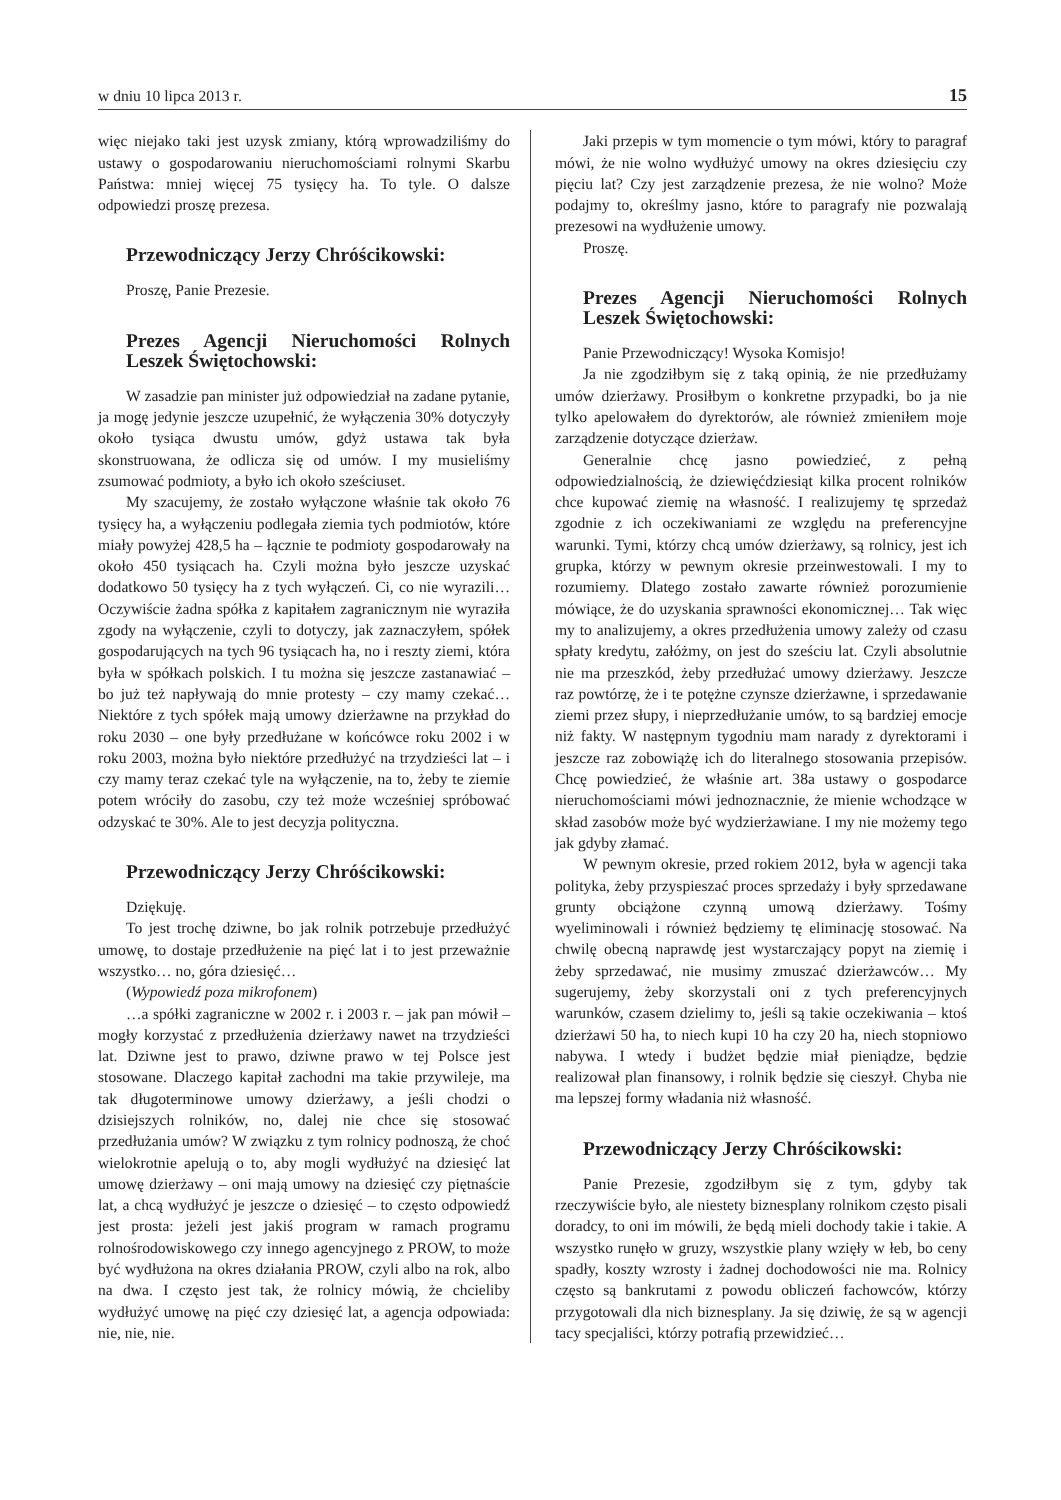w dniu 10 lipca 2013 r. 15
więc niejako taki jest uzysk zmiany, którą wprowadziliśmy do ustawy o gospodarowaniu nieruchomościami rolnymi Skarbu Państwa: mniej więcej 75 tysięcy ha. To tyle. O dalsze odpowiedzi proszę prezesa.
Przewodniczący Jerzy Chróścikowski:
Proszę, Panie Prezesie.
Prezes Agencji Nieruchomości Rolnych Leszek Świętochowski:
W zasadzie pan minister już odpowiedział na zadane pytanie, ja mogę jedynie jeszcze uzupełnić, że wyłączenia 30% dotyczyły około tysiąca dwustu umów, gdyż ustawa tak była skonstruowana, że odlicza się od umów. I my musieliśmy zsumować podmioty, a było ich około sześciuset.
My szacujemy, że zostało wyłączone właśnie tak około 76 tysięcy ha, a wyłączeniu podlegała ziemia tych podmiotów, które miały powyżej 428,5 ha – łącznie te podmioty gospodarowały na około 450 tysiącach ha. Czyli można było jeszcze uzyskać dodatkowo 50 tysięcy ha z tych wyłączeń. Ci, co nie wyrazili… Oczywiście żadna spółka z kapitałem zagranicznym nie wyraziła zgody na wyłączenie, czyli to dotyczy, jak zaznaczyłem, spółek gospodarujących na tych 96 tysiącach ha, no i reszty ziemi, która była w spółkach polskich. I tu można się jeszcze zastanawiać – bo już też napływają do mnie protesty – czy mamy czekać… Niektóre z tych spółek mają umowy dzierżawne na przykład do roku 2030 – one były przedłużane w końcówce roku 2002 i w roku 2003, można było niektóre przedłużyć na trzydzieści lat – i czy mamy teraz czekać tyle na wyłączenie, na to, żeby te ziemie potem wróciły do zasobu, czy też może wcześniej spróbować odzyskać te 30%. Ale to jest decyzja polityczna.
Przewodniczący Jerzy Chróścikowski:
Dziękuję.
To jest trochę dziwne, bo jak rolnik potrzebuje przedłużyć umowę, to dostaje przedłużenie na pięć lat i to jest przeważnie wszystko… no, góra dziesięć…
(Wypowiedź poza mikrofonem)
…a spółki zagraniczne w 2002 r. i 2003 r. – jak pan mówił – mogły korzystać z przedłużenia dzierżawy nawet na trzydzieści lat. Dziwne jest to prawo, dziwne prawo w tej Polsce jest stosowane. Dlaczego kapitał zachodni ma takie przywileje, ma tak długoterminowe umowy dzierżawy, a jeśli chodzi o dzisiejszych rolników, no, dalej nie chce się stosować przedłużania umów? W związku z tym rolnicy podnoszą, że choć wielokrotnie apelują o to, aby mogli wydłużyć na dziesięć lat umowę dzierżawy – oni mają umowy na dziesięć czy piętnaście lat, a chcą wydłużyć je jeszcze o dziesięć – to często odpowiedź jest prosta: jeżeli jest jakiś program w ramach programu rolnośrodowiskowego czy innego agencyjnego z PROW, to może być wydłużona na okres działania PROW, czyli albo na rok, albo na dwa. I często jest tak, że rolnicy mówią, że chcieliby wydłużyć umowę na pięć czy dziesięć lat, a agencja odpowiada: nie, nie, nie.
Jaki przepis w tym momencie o tym mówi, który to paragraf mówi, że nie wolno wydłużyć umowy na okres dziesięciu czy pięciu lat? Czy jest zarządzenie prezesa, że nie wolno? Może podajmy to, określmy jasno, które to paragrafy nie pozwalają prezesowi na wydłużenie umowy.
Proszę.
Prezes Agencji Nieruchomości Rolnych Leszek Świętochowski:
Panie Przewodniczący! Wysoka Komisjo!
Ja nie zgodziłbym się z taką opinią, że nie przedłużamy umów dzierżawy. Prosiłbym o konkretne przypadki, bo ja nie tylko apelowałem do dyrektorów, ale również zmieniłem moje zarządzenie dotyczące dzierżaw.
Generalnie chcę jasno powiedzieć, z pełną odpowiedzialnością, że dziewięćdziesiąt kilka procent rolników chce kupować ziemię na własność. I realizujemy tę sprzedaż zgodnie z ich oczekiwaniami ze względu na preferencyjne warunki. Tymi, którzy chcą umów dzierżawy, są rolnicy, jest ich grupka, którzy w pewnym okresie przeinwestowali. I my to rozumiemy. Dlatego zostało zawarte również porozumienie mówiące, że do uzyskania sprawności ekonomicznej… Tak więc my to analizujemy, a okres przedłużenia umowy zależy od czasu spłaty kredytu, załóżmy, on jest do sześciu lat. Czyli absolutnie nie ma przeszkód, żeby przedłużać umowy dzierżawy. Jeszcze raz powtórzę, że i te potężne czynsze dzierżawne, i sprzedawanie ziemi przez słupy, i nieprzedłużanie umów, to są bardziej emocje niż fakty. W następnym tygodniu mam narady z dyrektorami i jeszcze raz zobowiążę ich do literalnego stosowania przepisów. Chcę powiedzieć, że właśnie art. 38a ustawy o gospodarce nieruchomościami mówi jednoznacznie, że mienie wchodzące w skład zasobów może być wydzierżawiane. I my nie możemy tego jak gdyby złamać.
W pewnym okresie, przed rokiem 2012, była w agencji taka polityka, żeby przyspieszać proces sprzedaży i były sprzedawane grunty obciążone czynną umową dzierżawy. Tośmy wyeliminowali i również będziemy tę eliminację stosować. Na chwilę obecną naprawdę jest wystarczający popyt na ziemię i żeby sprzedawać, nie musimy zmuszać dzierżawców… My sugerujemy, żeby skorzystali oni z tych preferencyjnych warunków, czasem dzielimy to, jeśli są takie oczekiwania – ktoś dzierżawi 50 ha, to niech kupi 10 ha czy 20 ha, niech stopniowo nabywa. I wtedy i budżet będzie miał pieniądze, będzie realizował plan finansowy, i rolnik będzie się cieszył. Chyba nie ma lepszej formy władania niż własność.
Przewodniczący Jerzy Chróścikowski:
Panie Prezesie, zgodziłbym się z tym, gdyby tak rzeczywiście było, ale niestety biznesplany rolnikom często pisali doradcy, to oni im mówili, że będą mieli dochody takie i takie. A wszystko runęło w gruzy, wszystkie plany wzięły w łeb, bo ceny spadły, koszty wzrosty i żadnej dochodowości nie ma. Rolnicy często są bankrutami z powodu obliczeń fachowców, którzy przygotowali dla nich biznesplany. Ja się dziwię, że są w agencji tacy specjaliści, którzy potrafią przewidzieć…